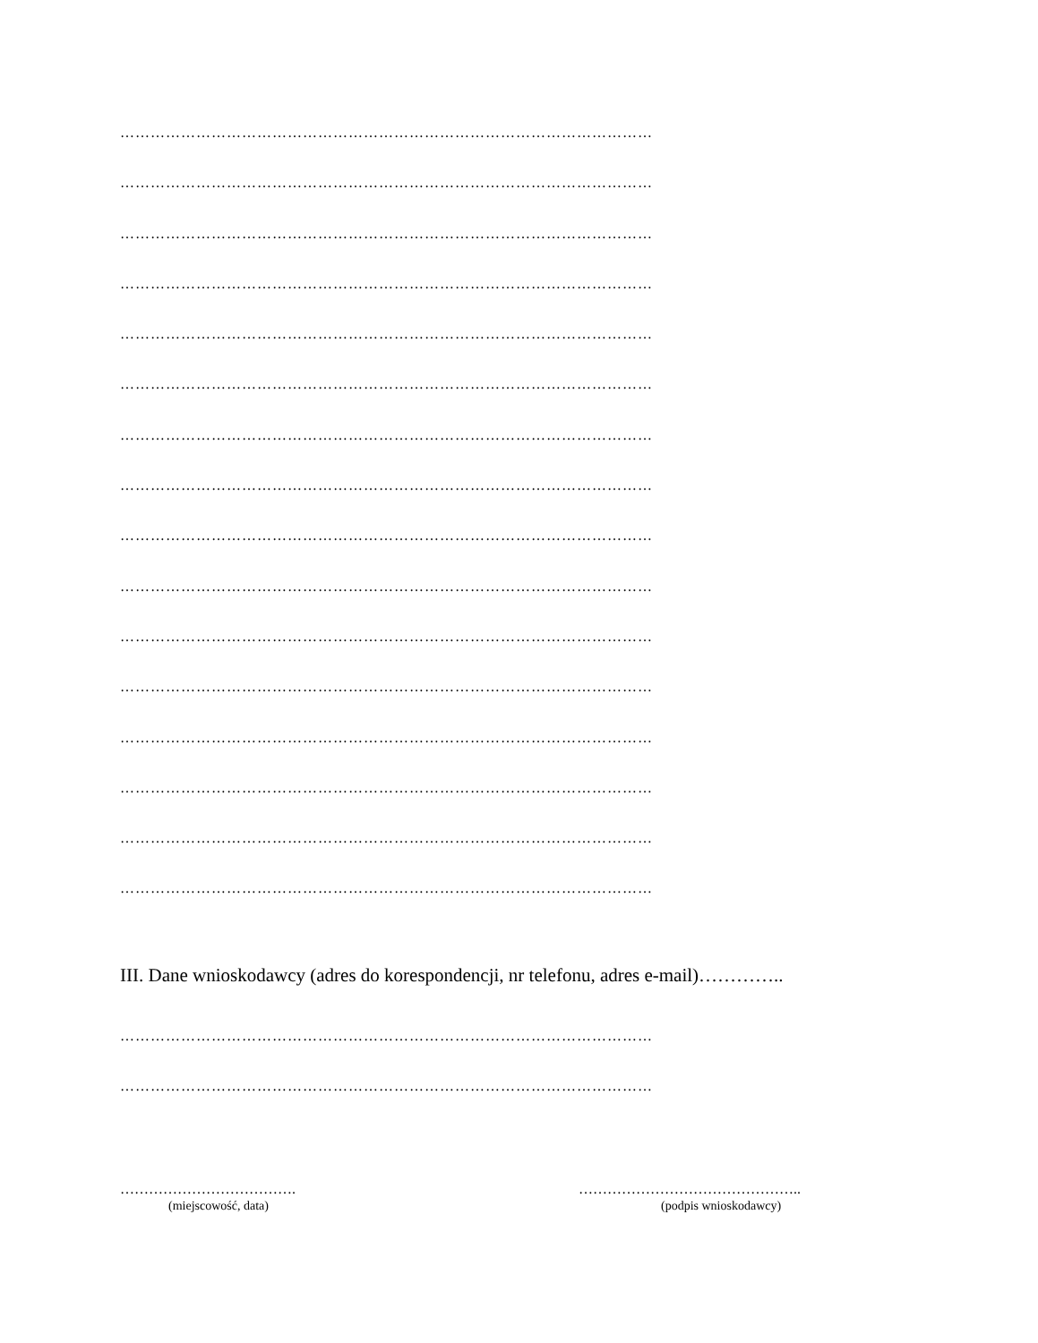……………………………………………………………………………………………
……………………………………………………………………………………………
……………………………………………………………………………………………
……………………………………………………………………………………………
……………………………………………………………………………………………
……………………………………………………………………………………………
……………………………………………………………………………………………
……………………………………………………………………………………………
……………………………………………………………………………………………
……………………………………………………………………………………………
……………………………………………………………………………………………
……………………………………………………………………………………………
……………………………………………………………………………………………
……………………………………………………………………………………………
……………………………………………………………………………………………
……………………………………………………………………………………………
III. Dane wnioskodawcy (adres do korespondencji, nr telefonu, adres e-mail)…………..
……………………………………………………………………………………………
……………………………………………………………………………………………
……………………………….
(miejscowość, data)
………………………………………..
(podpis wnioskodawcy)